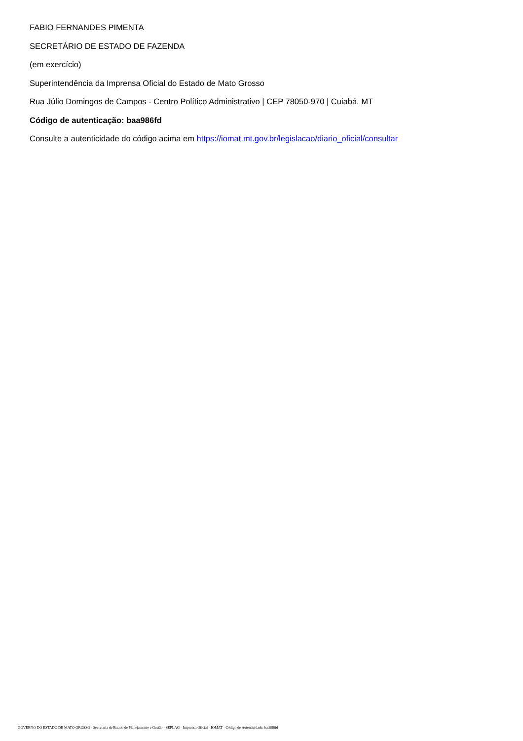FABIO FERNANDES PIMENTA
SECRETÁRIO DE ESTADO DE FAZENDA
(em exercício)
Superintendência da Imprensa Oficial do Estado de Mato Grosso
Rua Júlio Domingos de Campos - Centro Político Administrativo | CEP 78050-970 | Cuiabá, MT
Código de autenticação: baa986fd
Consulte a autenticidade do código acima em https://iomat.mt.gov.br/legislacao/diario_oficial/consultar
GOVERNO DO ESTADO DE MATO GROSSO - Secretaria de Estado de Planejamento e Gestão - SEPLAG - Imprensa Oficial - IOMAT - Código de Autenticidade: baa986fd